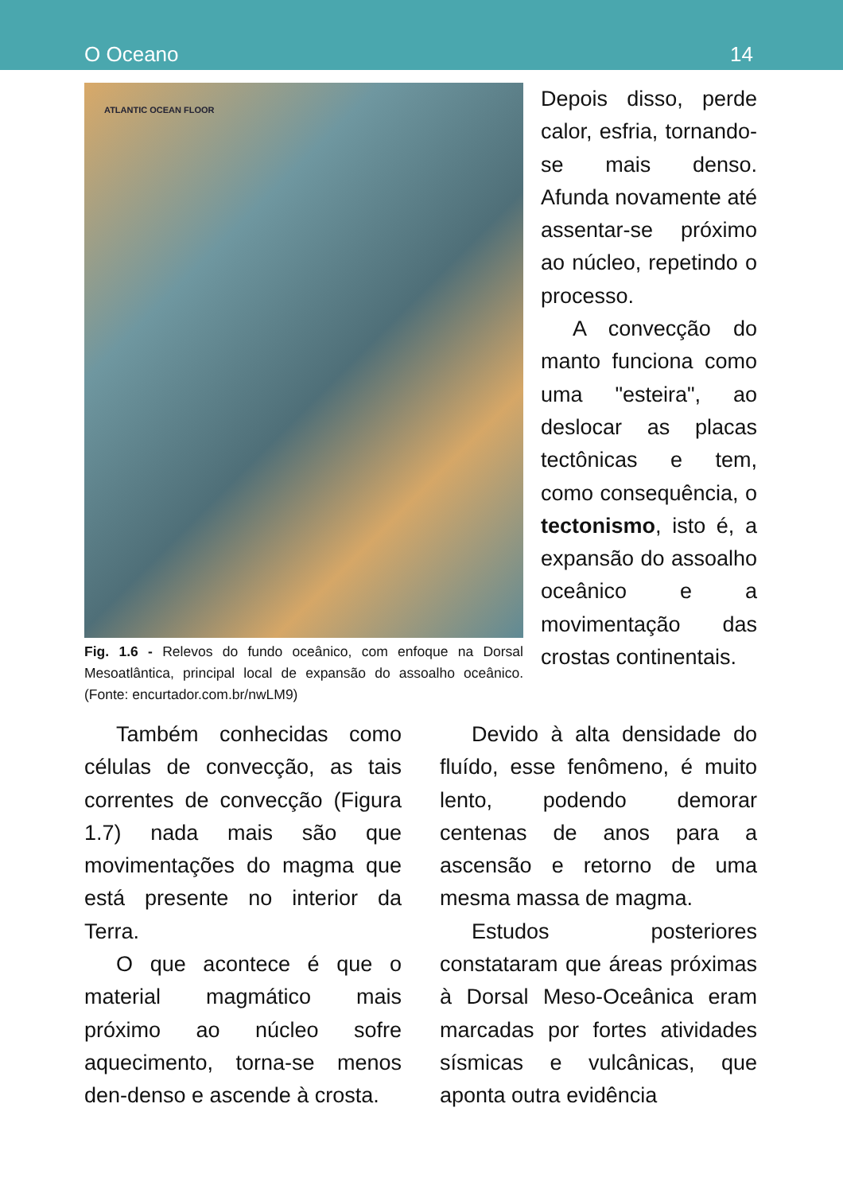O Oceano 14
ATLANTIC OCEAN FLOOR
Fig. 1.6 - Relevos do fundo oceânico, com enfoque na Dorsal Mesoatlântica, principal local de expansão do assoalho oceânico. (Fonte: encurtador.com.br/nwLM9)
Depois disso, perde calor, esfria, tornando-se mais denso. Afunda novamente até assentar-se próximo ao núcleo, repetindo o processo.
A convecção do manto funciona como uma "esteira", ao deslocar as placas tectônicas e tem, como consequência, o tectonismo, isto é, a expansão do assoalho oceânico e a movimentação das crostas continentais.
Também conhecidas como células de convecção, as tais correntes de convecção (Figura 1.7) nada mais são que movimentações do magma que está presente no interior da Terra.
O que acontece é que o material magmático mais próximo ao núcleo sofre aquecimento, torna-se menos den-denso e ascende à crosta.
Devido à alta densidade do fluído, esse fenômeno, é muito lento, podendo demorar centenas de anos para a ascensão e retorno de uma mesma massa de magma.
Estudos posteriores constataram que áreas próximas à Dorsal Meso-Oceânica eram marcadas por fortes atividades sísmicas e vulcânicas, que aponta outra evidência